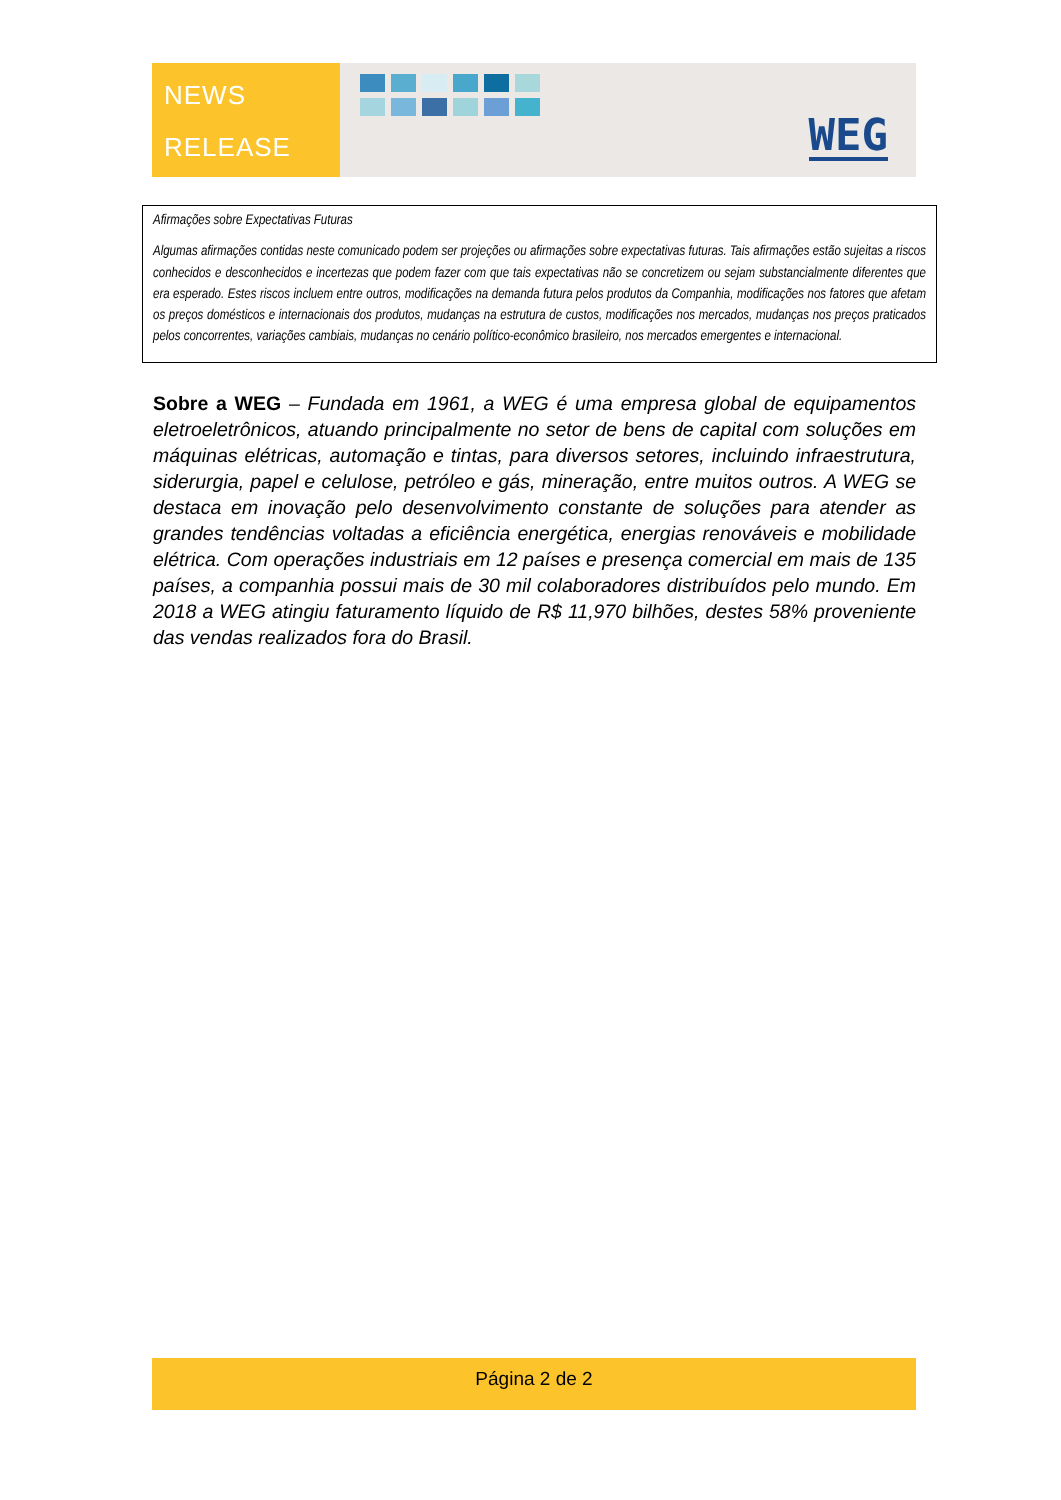NEWS
RELEASE
WEG
Afirmações sobre Expectativas Futuras
Algumas afirmações contidas neste comunicado podem ser projeções ou afirmações sobre expectativas futuras. Tais afirmações estão sujeitas a riscos conhecidos e desconhecidos e incertezas que podem fazer com que tais expectativas não se concretizem ou sejam substancialmente diferentes que era esperado. Estes riscos incluem entre outros, modificações na demanda futura pelos produtos da Companhia, modificações nos fatores que afetam os preços domésticos e internacionais dos produtos, mudanças na estrutura de custos, modificações nos mercados, mudanças nos preços praticados pelos concorrentes, variações cambiais, mudanças no cenário político-econômico brasileiro, nos mercados emergentes e internacional.
Sobre a WEG – Fundada em 1961, a WEG é uma empresa global de equipamentos eletroeletrônicos, atuando principalmente no setor de bens de capital com soluções em máquinas elétricas, automação e tintas, para diversos setores, incluindo infraestrutura, siderurgia, papel e celulose, petróleo e gás, mineração, entre muitos outros. A WEG se destaca em inovação pelo desenvolvimento constante de soluções para atender as grandes tendências voltadas a eficiência energética, energias renováveis e mobilidade elétrica. Com operações industriais em 12 países e presença comercial em mais de 135 países, a companhia possui mais de 30 mil colaboradores distribuídos pelo mundo. Em 2018 a WEG atingiu faturamento líquido de R$ 11,970 bilhões, destes 58% proveniente das vendas realizados fora do Brasil.
Página 2 de 2